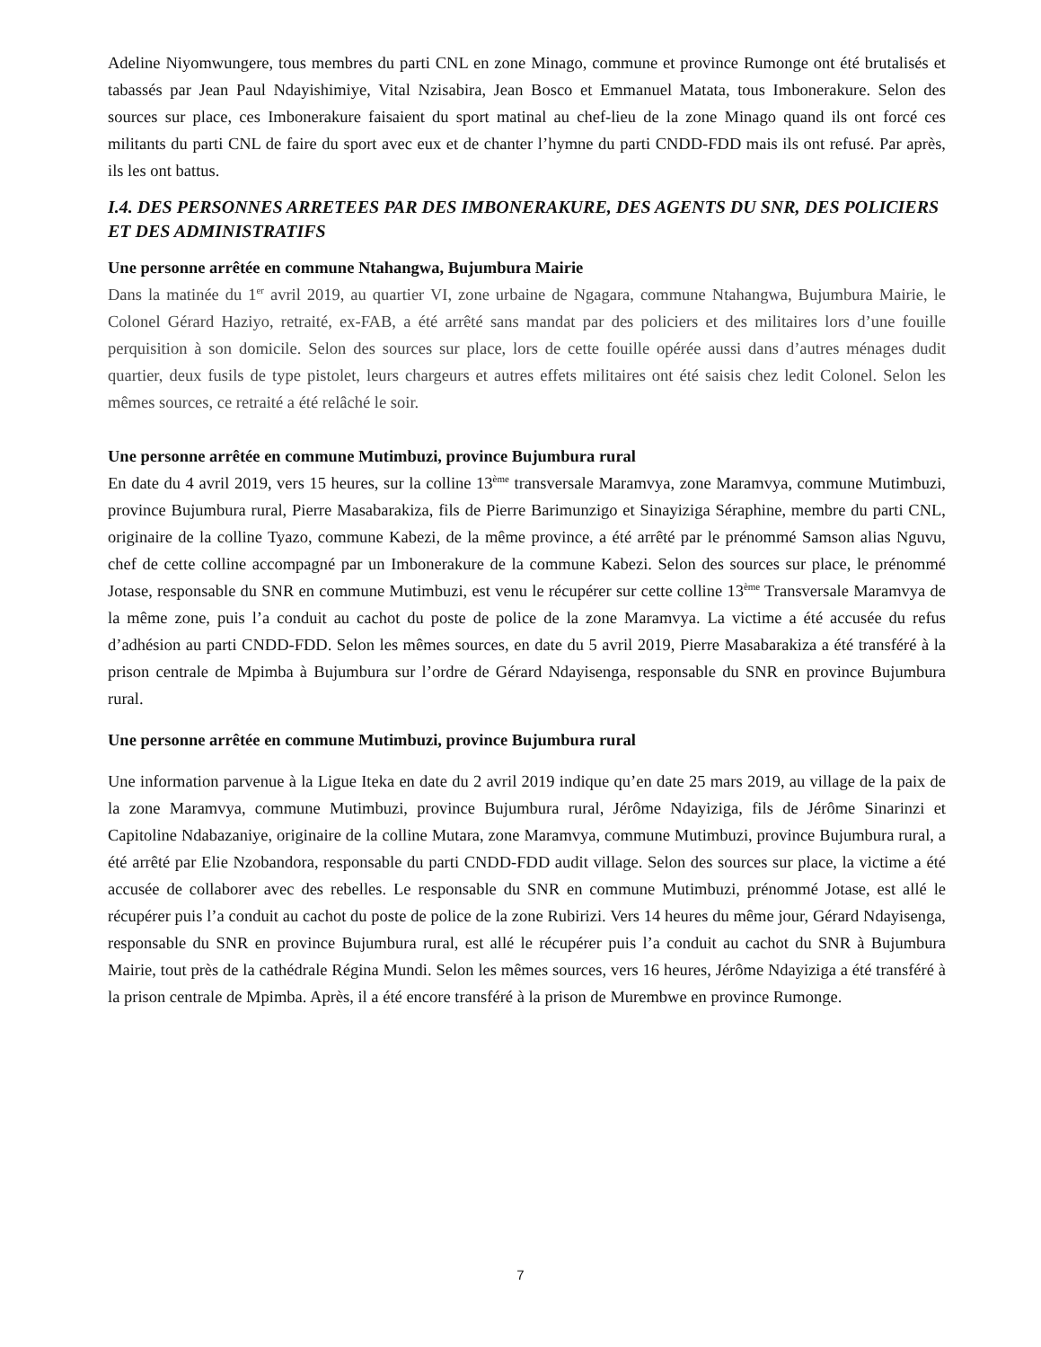Adeline Niyomwungere, tous membres du parti CNL en zone Minago, commune et province Rumonge ont été brutalisés et tabassés par Jean Paul Ndayishimiye, Vital Nzisabira, Jean Bosco et Emmanuel Matata, tous Imbonerakure. Selon des sources sur place, ces Imbonerakure faisaient du sport matinal au chef-lieu de la zone Minago quand ils ont forcé ces militants du parti CNL de faire du sport avec eux et de chanter l’hymne du parti CNDD-FDD mais ils ont refusé. Par après, ils les ont battus.
I.4. DES PERSONNES ARRETEES PAR DES IMBONERAKURE, DES AGENTS DU SNR, DES POLICIERS ET DES ADMINISTRATIFS
Une personne arrêtée en commune Ntahangwa, Bujumbura Mairie
Dans la matinée du 1<sup>er</sup> avril 2019, au quartier VI, zone urbaine de Ngagara, commune Ntahangwa, Bujumbura Mairie, le Colonel Gérard Haziyo, retraité, ex-FAB, a été arrêté sans mandat par des policiers et des militaires lors d’une fouille perquisition à son domicile. Selon des sources sur place, lors de cette fouille opérée aussi dans d’autres ménages dudit quartier, deux fusils de type pistolet, leurs chargeurs et autres effets militaires ont été saisis chez ledit Colonel. Selon les mêmes sources, ce retraité a été relâché le soir.
Une personne arrêtée en commune Mutimbuzi, province Bujumbura rural
En date du 4 avril 2019, vers 15 heures, sur la colline 13<sup>ème</sup> transversale Maramvya, zone Maramvya, commune Mutimbuzi, province Bujumbura rural, Pierre Masabarakiza, fils de Pierre Barimunzigo et Sinayiziga Séraphine, membre du parti CNL, originaire de la colline Tyazo, commune Kabezi, de la même province, a été arrêté par le prénommé Samson alias Nguvu, chef de cette colline accompagné par un Imbonerakure de la commune Kabezi. Selon des sources sur place, le prénommé Jotase, responsable du SNR en commune Mutimbuzi, est venu le récupérer sur cette colline 13<sup>ème</sup> Transversale Maramvya de la même zone, puis l’a conduit au cachot du poste de police de la zone Maramvya. La victime a été accusée du refus d’adhésion au parti CNDD-FDD. Selon les mêmes sources, en date du 5 avril 2019, Pierre Masabarakiza a été transféré à la prison centrale de Mpimba à Bujumbura sur l’ordre de Gérard Ndayisenga, responsable du SNR en province Bujumbura rural.
Une personne arrêtée en commune Mutimbuzi, province Bujumbura rural
Une information parvenue à la Ligue Iteka en date du 2 avril 2019 indique qu’en date 25 mars 2019, au village de la paix de la zone Maramvya, commune Mutimbuzi, province Bujumbura rural, Jérôme Ndayiziga, fils de Jérôme Sinarinzi et Capitoline Ndabazaniye, originaire de la colline Mutara, zone Maramvya, commune Mutimbuzi, province Bujumbura rural, a été arrêté par Elie Nzobandora, responsable du parti CNDD-FDD audit village. Selon des sources sur place, la victime a été accusée de collaborer avec des rebelles. Le responsable du SNR en commune Mutimbuzi, prénommé Jotase, est allé le récupérer puis l’a conduit au cachot du poste de police de la zone Rubirizi. Vers 14 heures du même jour, Gérard Ndayisenga, responsable du SNR en province Bujumbura rural, est allé le récupérer puis l’a conduit au cachot du SNR à Bujumbura Mairie, tout près de la cathédrale Régina Mundi. Selon les mêmes sources, vers 16 heures, Jérôme Ndayiziga a été transféré à la prison centrale de Mpimba. Après, il a été encore transféré à la prison de Murembwe en province Rumonge.
7